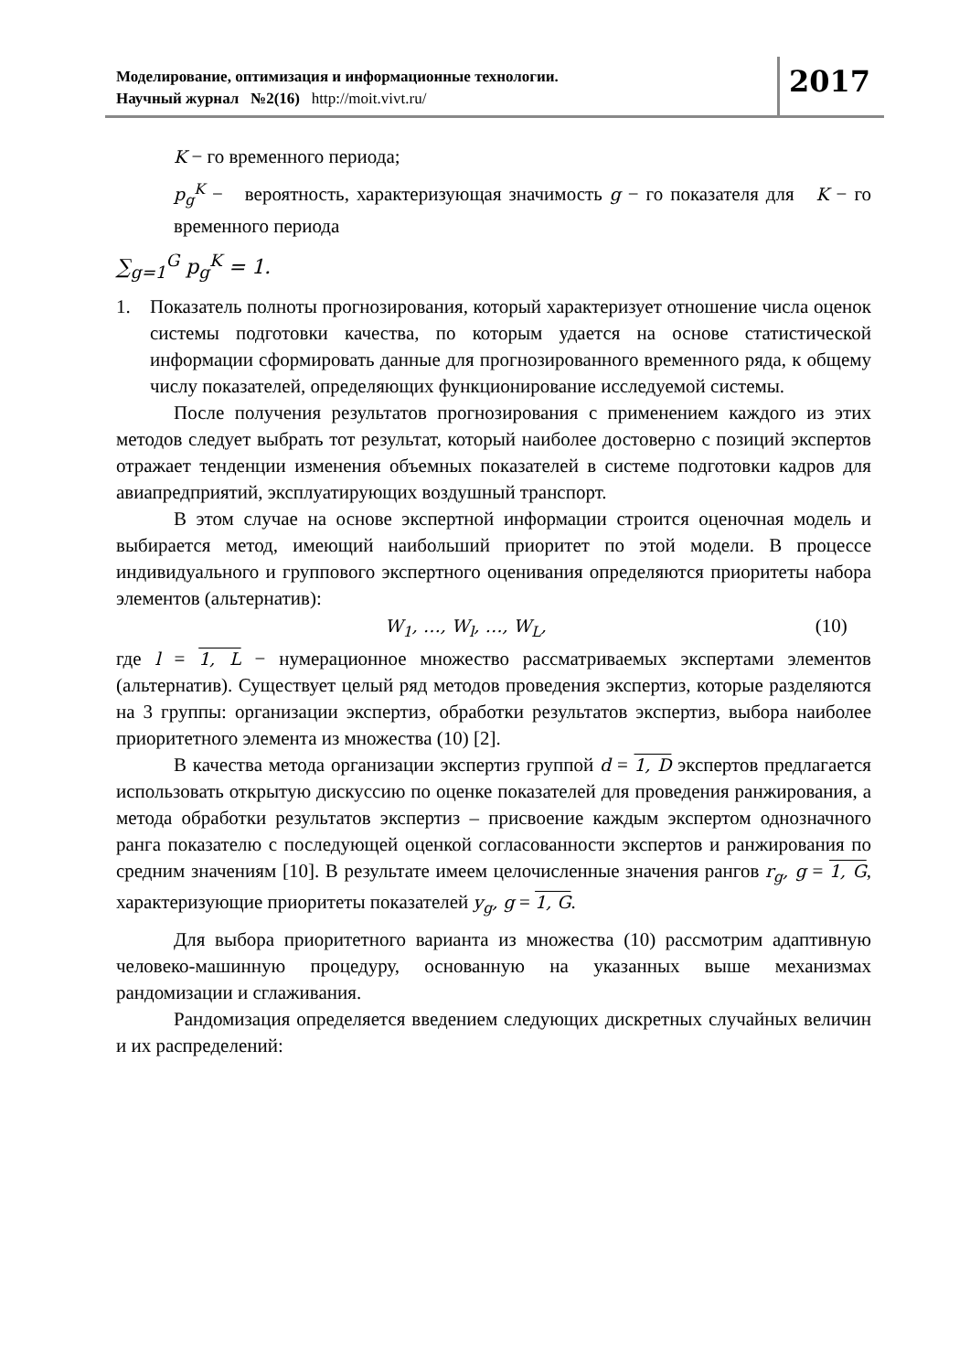Моделирование, оптимизация и информационные технологии.
Научный журнал №2(16) http://moit.vivt.ru/
2017
K − го временного периода;
p<sub>g</sub><sup>K</sup> − вероятность, характеризующая значимость g − го показателя для K − го временного периода
∑<sub>g=1</sub><sup>G</sup> p<sub>g</sub><sup>K</sup> = 1.
1. Показатель полноты прогнозирования, который характеризует отношение числа оценок системы подготовки качества, по которым удается на основе статистической информации сформировать данные для прогнозированного временного ряда, к общему числу показателей, определяющих функционирование исследуемой системы.
После получения результатов прогнозирования с применением каждого из этих методов следует выбрать тот результат, который наиболее достоверно с позиций экспертов отражает тенденции изменения объемных показателей в системе подготовки кадров для авиапредприятий, эксплуатирующих воздушный транспорт.
В этом случае на основе экспертной информации строится оценочная модель и выбирается метод, имеющий наибольший приоритет по этой модели. В процессе индивидуального и группового экспертного оценивания определяются приоритеты набора элементов (альтернатив):
W<sub>1</sub>, …, W<sub>l</sub>, …, W<sub>L</sub>, (10)
где l = 1, L − нумерационное множество рассматриваемых экспертами элементов (альтернатив). Существует целый ряд методов проведения экспертиз, которые разделяются на 3 группы: организации экспертиз, обработки результатов экспертиз, выбора наиболее приоритетного элемента из множества (10) [2].
В качества метода организации экспертиз группой d = 1, D экспертов предлагается использовать открытую дискуссию по оценке показателей для проведения ранжирования, а метода обработки результатов экспертиз – присвоение каждым экспертом однозначного ранга показателю с последующей оценкой согласованности экспертов и ранжирования по средним значениям [10]. В результате имеем целочисленные значения рангов r<sub>g</sub>, g = 1, G, характеризующие приоритеты показателей y<sub>g</sub>, g = 1, G.
Для выбора приоритетного варианта из множества (10) рассмотрим адаптивную человеко-машинную процедуру, основанную на указанных выше механизмах рандомизации и сглаживания.
Рандомизация определяется введением следующих дискретных случайных величин и их распределений: